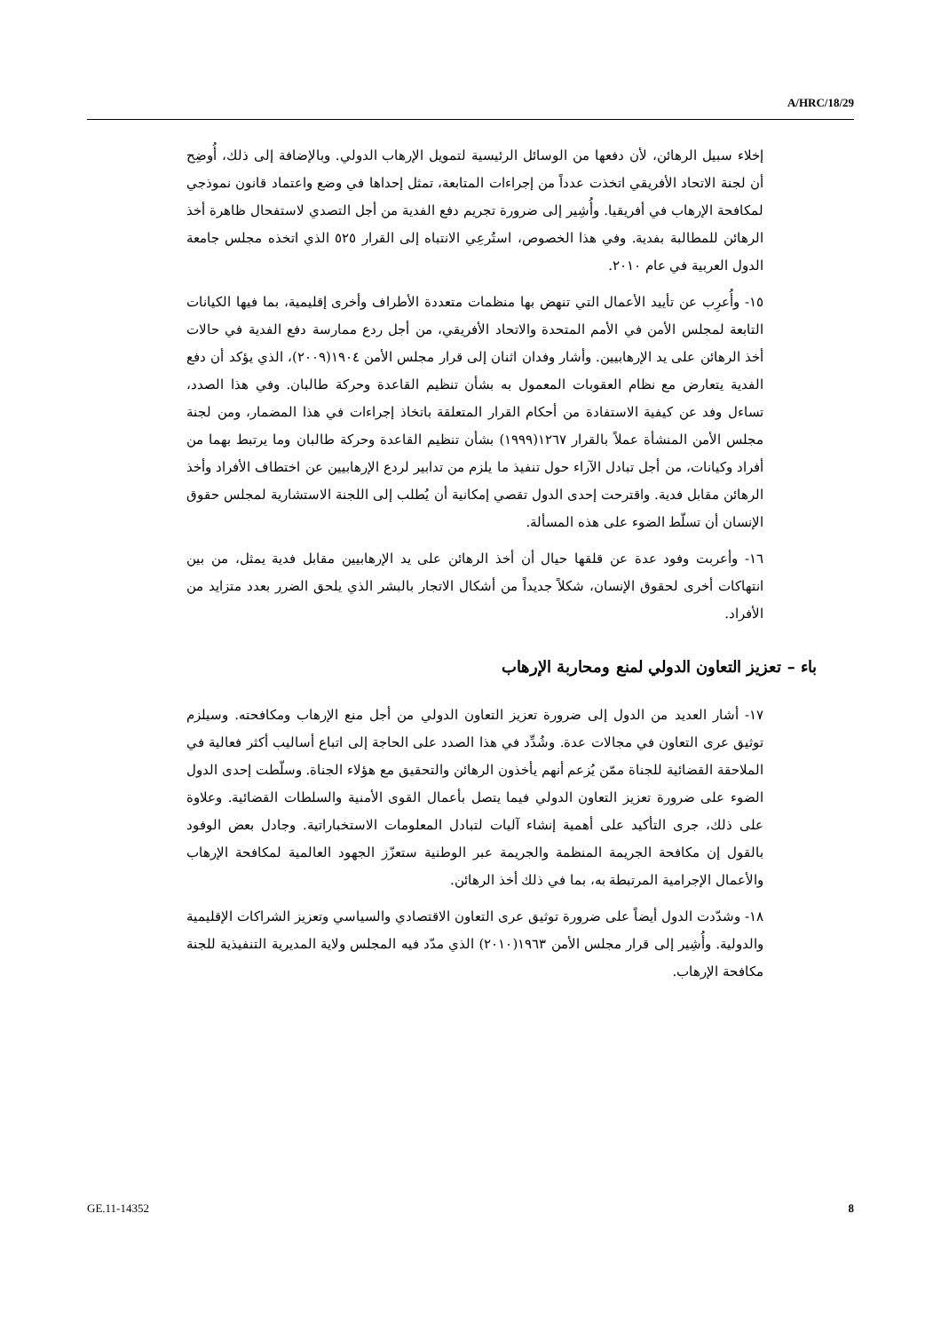A/HRC/18/29
إخلاء سبيل الرهائن، لأن دفعها من الوسائل الرئيسية لتمويل الإرهاب الدولي. وبالإضافة إلى ذلك، أُوضِح أن لجنة الاتحاد الأفريقي اتخذت عدداً من إجراءات المتابعة، تمثل إحداها في وضع واعتماد قانون نموذجي لمكافحة الإرهاب في أفريقيا. وأُشِير إلى ضرورة تجريم دفع الفدية من أجل التصدي لاستفحال ظاهرة أخذ الرهائن للمطالبة بفدية. وفي هذا الخصوص، استُرعِي الانتباه إلى القرار ٥٢٥ الذي اتخذه مجلس جامعة الدول العربية في عام ٢٠١٠.
١٥- وأُعرِب عن تأييد الأعمال التي تنهض بها منظمات متعددة الأطراف وأخرى إقليمية، بما فيها الكيانات التابعة لمجلس الأمن في الأمم المتحدة والاتحاد الأفريقي، من أجل ردع ممارسة دفع الفدية في حالات أخذ الرهائن على يد الإرهابيين. وأشار وفدان اثنان إلى قرار مجلس الأمن ١٩٠٤(٢٠٠٩)، الذي يؤكد أن دفع الفدية يتعارض مع نظام العقوبات المعمول به بشأن تنظيم القاعدة وحركة طالبان. وفي هذا الصدد، تساءل وفد عن كيفية الاستفادة من أحكام القرار المتعلقة باتخاذ إجراءات في هذا المضمار، ومن لجنة مجلس الأمن المنشأة عملاً بالقرار ١٢٦٧(١٩٩٩) بشأن تنظيم القاعدة وحركة طالبان وما يرتبط بهما من أفراد وكيانات، من أجل تبادل الآراء حول تنفيذ ما يلزم من تدابير لردع الإرهابيين عن اختطاف الأفراد وأخذ الرهائن مقابل فدية. واقترحت إحدى الدول تقصي إمكانية أن يُطلب إلى اللجنة الاستشارية لمجلس حقوق الإنسان أن تسلّط الضوء على هذه المسألة.
١٦- وأعربت وفود عدة عن قلقها حيال أن أخذ الرهائن على يد الإرهابيين مقابل فدية يمثل، من بين انتهاكات أخرى لحقوق الإنسان، شكلاً جديداً من أشكال الاتجار بالبشر الذي يلحق الضرر بعدد متزايد من الأفراد.
باء – تعزيز التعاون الدولي لمنع ومحاربة الإرهاب
١٧- أشار العديد من الدول إلى ضرورة تعزيز التعاون الدولي من أجل منع الإرهاب ومكافحته. وسيلزم توثيق عرى التعاون في مجالات عدة. وشُدِّد في هذا الصدد على الحاجة إلى اتباع أساليب أكثر فعالية في الملاحقة القضائية للجناة ممّن يُزعم أنهم يأخذون الرهائن والتحقيق مع هؤلاء الجناة. وسلّطت إحدى الدول الضوء على ضرورة تعزيز التعاون الدولي فيما يتصل بأعمال القوى الأمنية والسلطات القضائية. وعلاوة على ذلك، جرى التأكيد على أهمية إنشاء آليات لتبادل المعلومات الاستخباراتية. وجادل بعض الوفود بالقول إن مكافحة الجريمة المنظمة والجريمة عبر الوطنية ستعزّز الجهود العالمية لمكافحة الإرهاب والأعمال الإجرامية المرتبطة به، بما في ذلك أخذ الرهائن.
١٨- وشدّدت الدول أيضاً على ضرورة توثيق عرى التعاون الاقتصادي والسياسي وتعزيز الشراكات الإقليمية والدولية. وأُشِير إلى قرار مجلس الأمن ١٩٦٣(٢٠١٠) الذي مدّد فيه المجلس ولاية المديرية التنفيذية للجنة مكافحة الإرهاب.
GE.11-14352 8